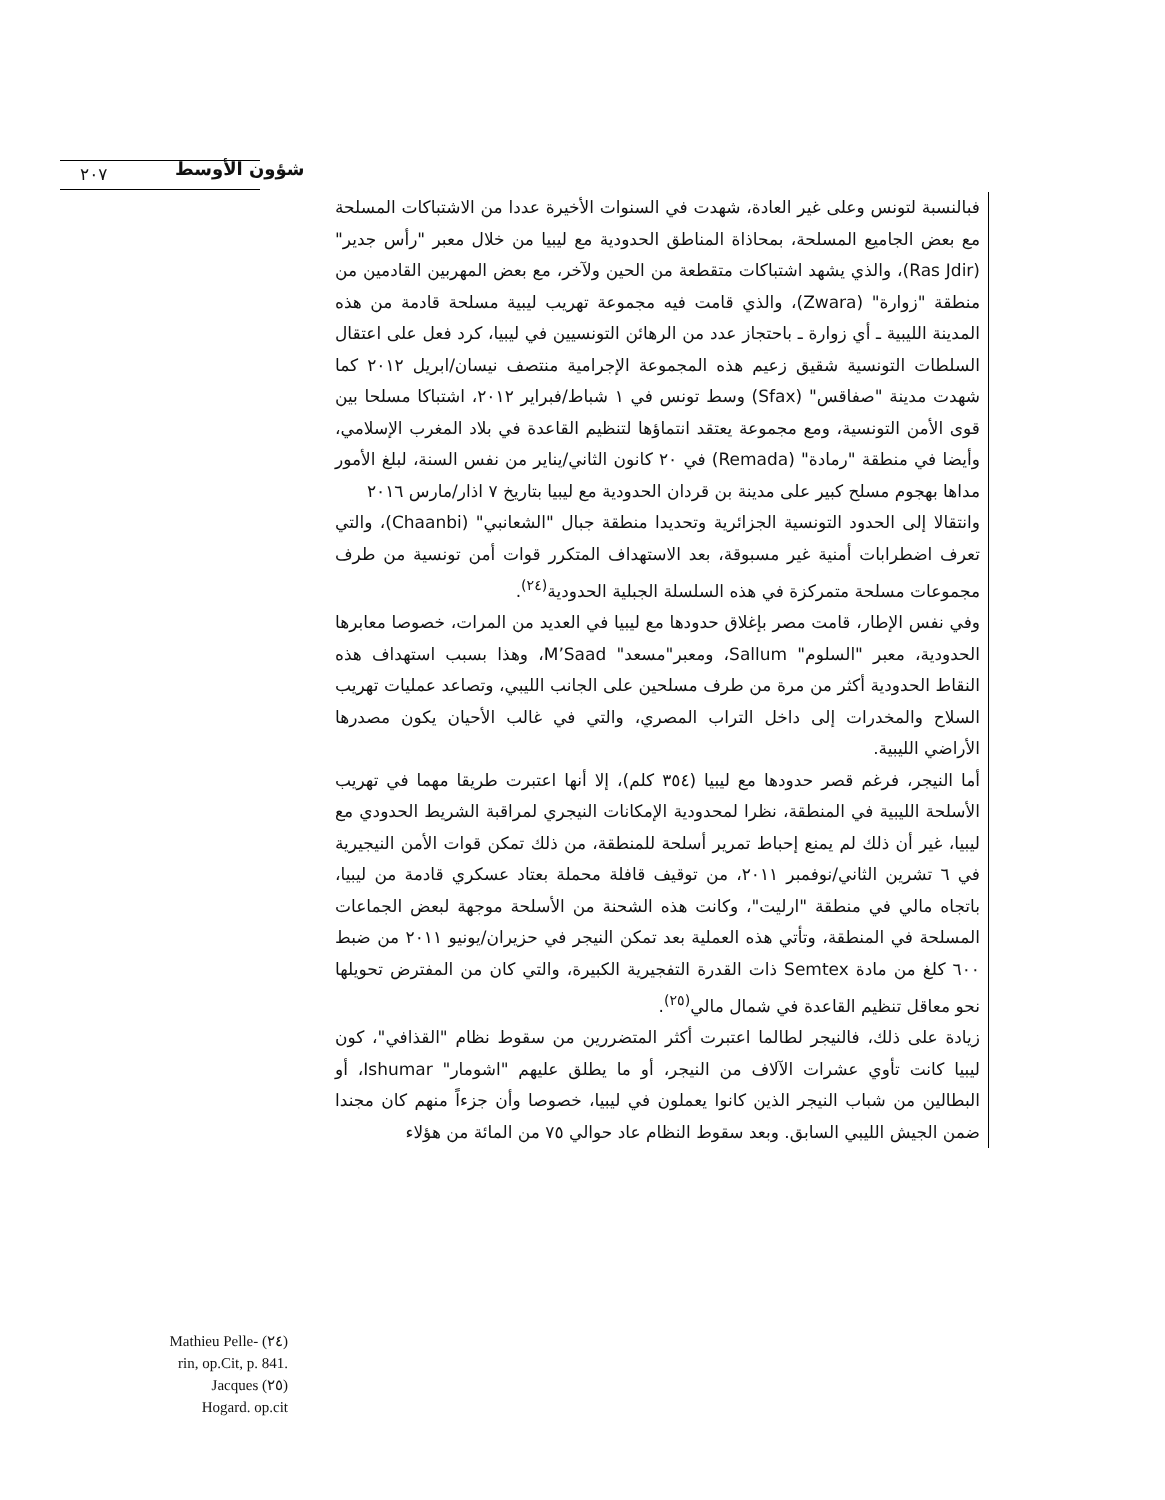٢٠٧ شؤون الأوسط
Mathieu Pelle- (٢٤)
rin, op.Cit, p. 841.
Jacques (٢٥)
Hogard. op.cit
فبالنسبة لتونس وعلى غير العادة، شهدت في السنوات الأخيرة عددا من الاشتباكات المسلحة مع بعض الجاميع المسلحة، بمحاذاة المناطق الحدودية مع ليبيا من خلال معبر "رأس جدير" (Ras Jdir)، والذي يشهد اشتباكات متقطعة من الحين ولآخر، مع بعض المهربين القادمين من منطقة "زوارة" (Zwara)، والذي قامت فيه مجموعة تهريب ليبية مسلحة قادمة من هذه المدينة الليبية ـ أي زوارة ـ باحتجاز عدد من الرهائن التونسيين في ليبيا، كرد فعل على اعتقال السلطات التونسية شقيق زعيم هذه المجموعة الإجرامية منتصف نيسان/ابريل ٢٠١٢ كما شهدت مدينة "صفاقس" (Sfax) وسط تونس في ١ شباط/فبراير ٢٠١٢، اشتباكا مسلحا بين قوى الأمن التونسية، ومع مجموعة يعتقد انتماؤها لتنظيم القاعدة في بلاد المغرب الإسلامي، وأيضا في منطقة "رمادة" (Remada) في ٢٠ كانون الثاني/يناير من نفس السنة، لبلغ الأمور مداها بهجوم مسلح كبير على مدينة بن قردان الحدودية مع ليبيا بتاريخ ٧ اذار/مارس ٢٠١٦
وانتقالا إلى الحدود التونسية الجزائرية وتحديدا منطقة جبال "الشعانبي" (Chaanbi)، والتي تعرف اضطرابات أمنية غير مسبوقة، بعد الاستهداف المتكرر قوات أمن تونسية من طرف مجموعات مسلحة متمركزة في هذه السلسلة الجبلية الحدودية<sup>(٢٤)</sup>.
وفي نفس الإطار، قامت مصر بإغلاق حدودها مع ليبيا في العديد من المرات، خصوصا معابرها الحدودية، معبر "السلوم" Sallum، ومعبر"مسعد" M’Saad، وهذا بسبب استهداف هذه النقاط الحدودية أكثر من مرة من طرف مسلحين على الجانب الليبي، وتصاعد عمليات تهريب السلاح والمخدرات إلى داخل التراب المصري، والتي في غالب الأحيان يكون مصدرها الأراضي الليبية.
أما النيجر، فرغم قصر حدودها مع ليبيا (٣٥٤ كلم)، إلا أنها اعتبرت طريقا مهما في تهريب الأسلحة الليبية في المنطقة، نظرا لمحدودية الإمكانات النيجري لمراقبة الشريط الحدودي مع ليبيا، غير أن ذلك لم يمنع إحباط تمرير أسلحة للمنطقة، من ذلك تمكن قوات الأمن النيجيرية في ٦ تشرين الثاني/نوفمبر ٢٠١١، من توقيف قافلة محملة بعتاد عسكري قادمة من ليبيا، باتجاه مالي في منطقة "ارليت"، وكانت هذه الشحنة من الأسلحة موجهة لبعض الجماعات المسلحة في المنطقة، وتأتي هذه العملية بعد تمكن النيجر في حزيران/يونيو ٢٠١١ من ضبط ٦٠٠ كلغ من مادة Semtex ذات القدرة التفجيرية الكبيرة، والتي كان من المفترض تحويلها نحو معاقل تنظيم القاعدة في شمال مالي<sup>(٢٥)</sup>.
زيادة على ذلك، فالنيجر لطالما اعتبرت أكثر المتضررين من سقوط نظام "القذافي"، كون ليبيا كانت تأوي عشرات الآلاف من النيجر، أو ما يطلق عليهم "اشومار" Ishumar، أو البطالين من شباب النيجر الذين كانوا يعملون في ليبيا، خصوصا وأن جزءاً منهم كان مجندا ضمن الجيش الليبي السابق. وبعد سقوط النظام عاد حوالي ٧٥ من المائة من هؤلاء